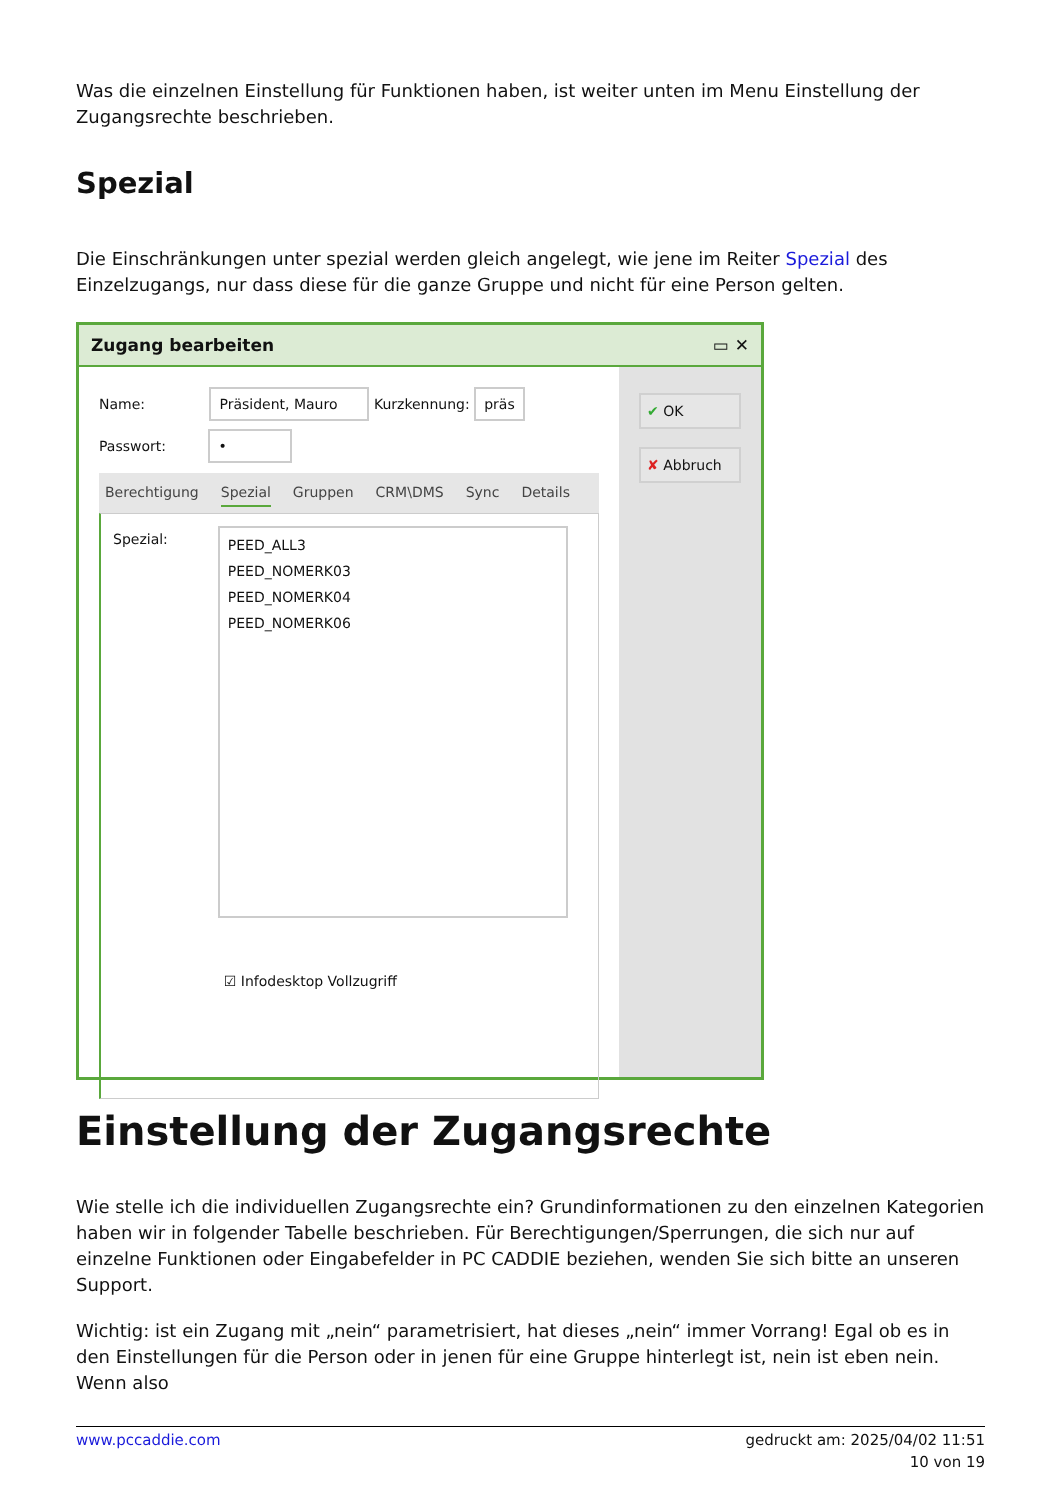Was die einzelnen Einstellung für Funktionen haben, ist weiter unten im Menu Einstellung der Zugangsrechte beschrieben.
Spezial
Die Einschränkungen unter spezial werden gleich angelegt, wie jene im Reiter Spezial des Einzelzugangs, nur dass diese für die ganze Gruppe und nicht für eine Person gelten.
Zugang bearbeiten ▭ ✕
Name: Präsident, Mauro Kurzkennung: präs
Passwort: •
Berechtigung Spezial Gruppen CRM\DMS Sync Details
Spezial:
PEED_ALL3
PEED_NOMERK03
PEED_NOMERK04
PEED_NOMERK06
☑ Infodesktop Vollzugriff
✔ OK
✘ Abbruch
Einstellung der Zugangsrechte
Wie stelle ich die individuellen Zugangsrechte ein? Grundinformationen zu den einzelnen Kategorien haben wir in folgender Tabelle beschrieben. Für Berechtigungen/Sperrungen, die sich nur auf einzelne Funktionen oder Eingabefelder in PC CADDIE beziehen, wenden Sie sich bitte an unseren Support.
Wichtig: ist ein Zugang mit „nein“ parametrisiert, hat dieses „nein“ immer Vorrang! Egal ob es in den Einstellungen für die Person oder in jenen für eine Gruppe hinterlegt ist, nein ist eben nein. Wenn also
www.pccaddie.com gedruckt am: 2025/04/02 11:51
10 von 19